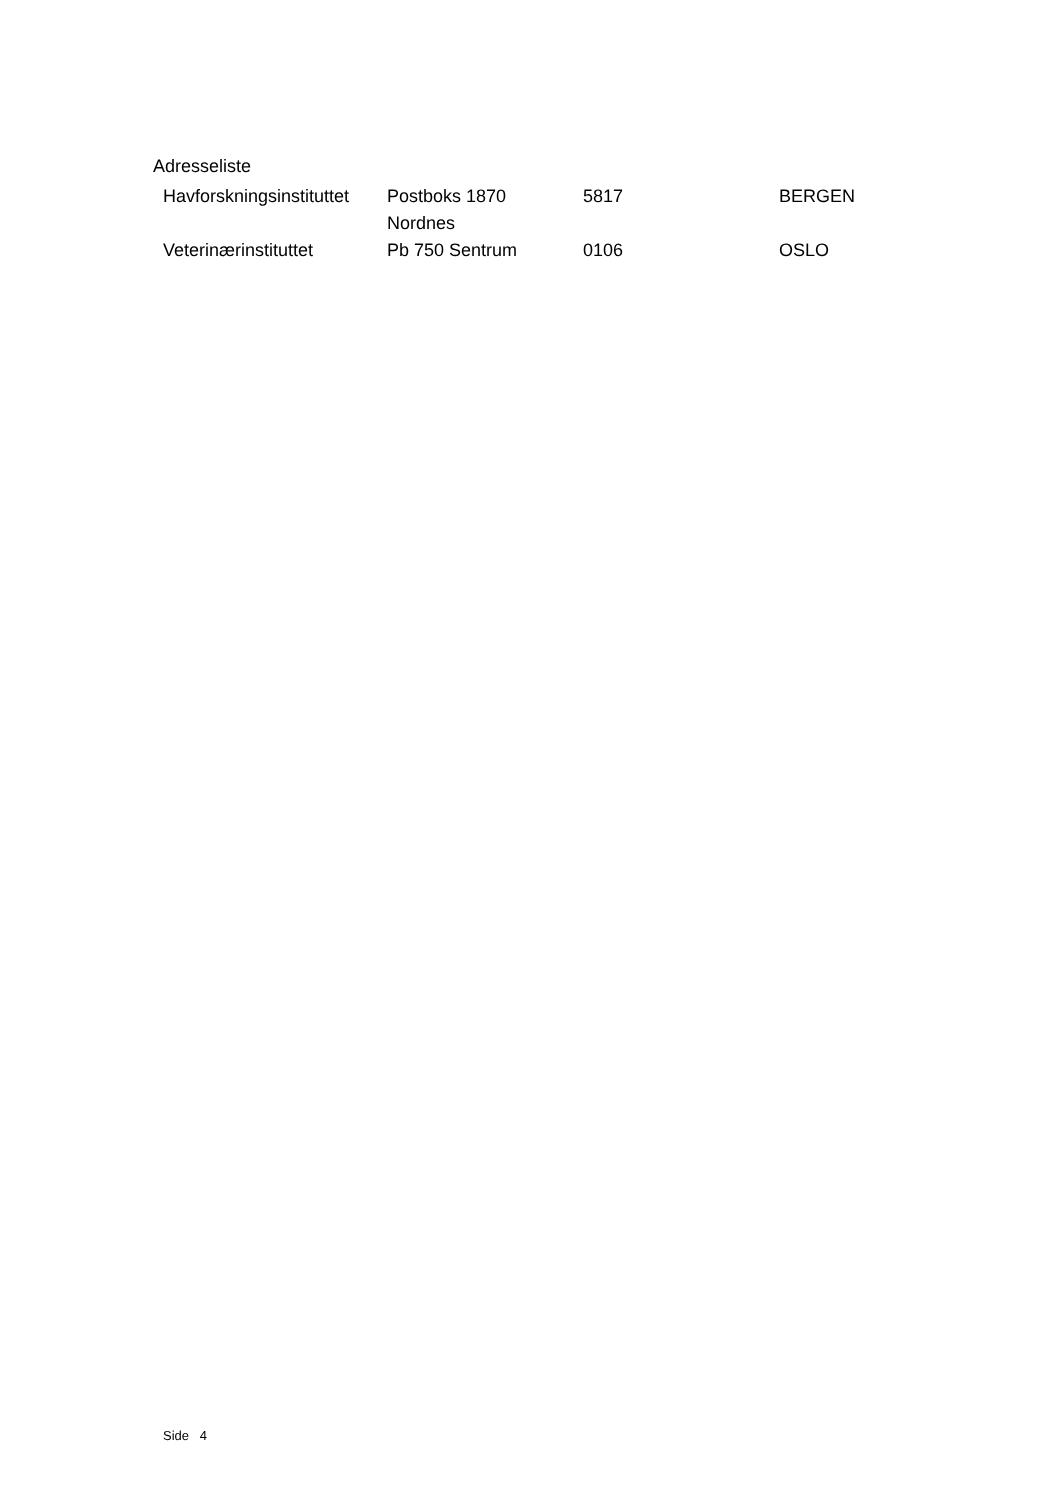Adresseliste
| Havforskningsinstituttet | Postboks 1870 Nordnes | 5817 | BERGEN |
| Veterinærinstituttet | Pb 750 Sentrum | 0106 | OSLO |
Side 4